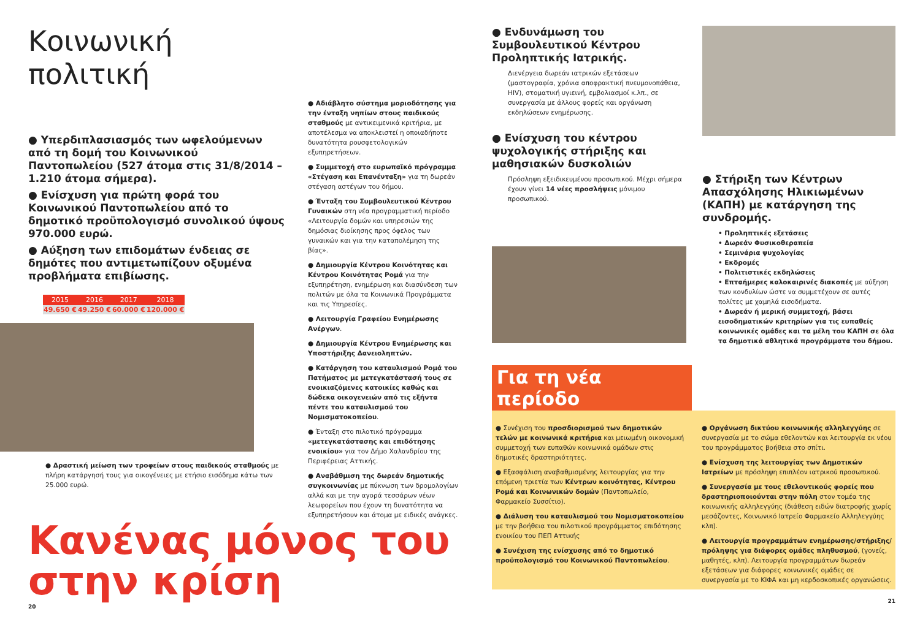Κοινωνική πολιτική
● Υπερδιπλασιασμός των ωφελούμενων από τη δομή του Κοινωνικού Παντοπωλείου (527 άτομα στις 31/8/2014 – 1.210 άτομα σήμερα).
● Ενίσχυση για πρώτη φορά του Κοινωνικού Παντοπωλείου από το δημοτικό προϋπολογισμό συνολικού ύψους 970.000 ευρώ.
● Αύξηση των επιδομάτων ένδειας σε δημότες που αντιμετωπίζουν οξυμένα προβλήματα επιβίωσης.
| 2015 | 2016 | 2017 | 2018 |
| --- | --- | --- | --- |
| 49.650 € | 49.250 € | 60.000 € | 120.000 € |
● Δραστική μείωση των τροφείων στους παιδικούς σταθμούς με πλήρη κατάργησή τους για οικογένειες με ετήσιο εισόδημα κάτω των 25.000 ευρώ.
Κανένας μόνος του στην κρίση
20
● Αδιάβλητο σύστημα μοριοδότησης για την ένταξη νηπίων στους παιδικούς σταθμούς με αντικειμενικά κριτήρια, με αποτέλεσμα να αποκλειστεί η οποιαδήποτε δυνατότητα ρουσφετολογικών εξυπηρετήσεων.
● Συμμετοχή στο ευρωπαϊκό πρόγραμμα «Στέγαση και Επανένταξη» για τη δωρεάν στέγαση αστέγων του δήμου.
● Ένταξη του Συμβουλευτικού Κέντρου Γυναικών στη νέα προγραμματική περίοδο «Λειτουργία δομών και υπηρεσιών της δημόσιας διοίκησης προς όφελος των γυναικών και για την καταπολέμηση της βίας».
● Δημιουργία Κέντρου Κοινότητας και Κέντρου Κοινότητας Ρομά για την εξυπηρέτηση, ενημέρωση και διασύνδεση των πολιτών με όλα τα Κοινωνικά Προγράμματα και τις Υπηρεσίες.
● Λειτουργία Γραφείου Ενημέρωσης Ανέργων.
● Δημιουργία Κέντρου Ενημέρωσης και Υποστήριξης Δανειοληπτών.
● Κατάργηση του καταυλισμού Ρομά του Πατήματος με μετεγκατάστασή τους σε ενοικιαζόμενες κατοικίες καθώς και δώδεκα οικογενειών από τις εξήντα πέντε του καταυλισμού του Νομισματοκοπείου.
● Ένταξη στο πιλοτικό πρόγραμμα «μετεγκατάστασης και επιδότησης ενοικίου» για τον Δήμο Χαλανδρίου της Περιφέρειας Αττικής.
● Αναβάθμιση της δωρεάν δημοτικής συγκοινωνίας με πύκνωση των δρομολογίων αλλά και με την αγορά τεσσάρων νέων λεωφορείων που έχουν τη δυνατότητα να εξυπηρετήσουν και άτομα με ειδικές ανάγκες.
● Ενδυνάμωση του Συμβουλευτικού Κέντρου Προληπτικής Ιατρικής.
Διενέργεια δωρεάν ιατρικών εξετάσεων (μαστογραφία, χρόνια αποφρακτική πνευμονοπάθεια, HIV), στοματική υγιεινή, εμβολιασμοί κ.λπ., σε συνεργασία με άλλους φορείς και οργάνωση εκδηλώσεων ενημέρωσης.
● Ενίσχυση του κέντρου ψυχολογικής στήριξης και μαθησιακών δυσκολιών
Πρόσληψη εξειδικευμένου προσωπικού. Μέχρι σήμερα έχουν γίνει 14 νέες προσλήψεις μόνιμου προσωπικού.
● Στήριξη των Κέντρων Απασχόλησης Ηλικιωμένων (ΚΑΠΗ) με κατάργηση της συνδρομής.
• Προληπτικές εξετάσεις
• Δωρεάν Φυσικοθεραπεία
• Σεμινάρια ψυχολογίας
• Εκδρομές
• Πολιτιστικές εκδηλώσεις
• Επταήμερες καλοκαιρινές διακοπές με αύξηση των κονδυλίων ώστε να συμμετέχουν σε αυτές πολίτες με χαμηλά εισοδήματα.
• Δωρεάν ή μερική συμμετοχή, βάσει εισοδηματικών κριτηρίων για τις ευπαθείς κοινωνικές ομάδες και τα μέλη του ΚΑΠΗ σε όλα τα δημοτικά αθλητικά προγράμματα του δήμου.
Για τη νέα περίοδο
● Συνέχιση του προσδιορισμού των δημοτικών τελών με κοινωνικά κριτήρια και μειωμένη οικονομική συμμετοχή των ευπαθών κοινωνικά ομάδων στις δημοτικές δραστηριότητες.
● Εξασφάλιση αναβαθμισμένης λειτουργίας για την επόμενη τριετία των Κέντρων κοινότητας, Κέντρου Ρομά και Κοινωνικών δομών (Παντοπωλείο, Φαρμακείο Συσσίτιο).
● Διάλυση του καταυλισμού του Νομισματοκοπείου με την βοήθεια του πιλοτικού προγράμματος επιδότησης ενοικίου του ΠΕΠ Αττικής
● Συνέχιση της ενίσχυσης από το δημοτικό προϋπολογισμό του Κοινωνικού Παντοπωλείου.
● Οργάνωση δικτύου κοινωνικής αλληλεγγύης σε συνεργασία με το σώμα εθελοντών και λειτουργία εκ νέου του προγράμματος βοήθεια στο σπίτι.
● Ενίσχυση της λειτουργίας των Δημοτικών Ιατρείων με πρόσληψη επιπλέον ιατρικού προσωπικού.
● Συνεργασία με τους εθελοντικούς φορείς που δραστηριοποιούνται στην πόλη στον τομέα της κοινωνικής αλληλεγγύης (διάθεση ειδών διατροφής χωρίς μεσάζοντες, Κοινωνικό Ιατρείο Φαρμακείο Αλληλεγγύης κλπ).
● Λειτουργία προγραμμάτων ενημέρωσης/στήριξης/πρόληψης για διάφορες ομάδες πληθυσμού, (γονείς, μαθητές, κλπ). Λειτουργία προγραμμάτων δωρεάν εξετάσεων για διάφορες κοινωνικές ομάδες σε συνεργασία με το ΚΙΦΑ και μη κερδοσκοπικές οργανώσεις.
21